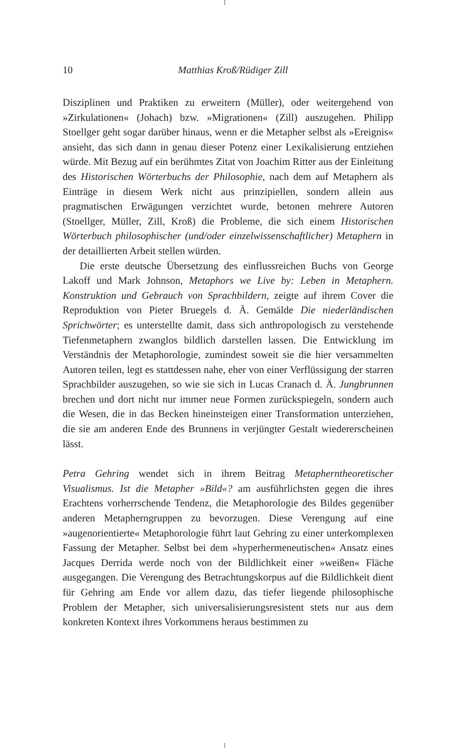10
Matthias Kroß/Rüdiger Zill
Disziplinen und Praktiken zu erweitern (Müller), oder weitergehend von »Zirkulationen« (Johach) bzw. »Migrationen« (Zill) auszugehen. Philipp Stoellger geht sogar darüber hinaus, wenn er die Metapher selbst als »Ereignis« ansieht, das sich dann in genau dieser Potenz einer Lexikalisierung entziehen würde. Mit Bezug auf ein berühmtes Zitat von Joachim Ritter aus der Einleitung des Historischen Wörterbuchs der Philosophie, nach dem auf Metaphern als Einträge in diesem Werk nicht aus prinzipiellen, sondern allein aus pragmatischen Erwägungen verzichtet wurde, betonen mehrere Autoren (Stoellger, Müller, Zill, Kroß) die Probleme, die sich einem Historischen Wörterbuch philosophischer (und/oder einzelwissenschaftlicher) Metaphern in der detaillierten Arbeit stellen würden.
Die erste deutsche Übersetzung des einflussreichen Buchs von George Lakoff und Mark Johnson, Metaphors we Live by: Leben in Metaphern. Konstruktion und Gebrauch von Sprachbildern, zeigte auf ihrem Cover die Reproduktion von Pieter Bruegels d. Ä. Gemälde Die niederländischen Sprichwörter; es unterstellte damit, dass sich anthropologisch zu verstehende Tiefenmetaphern zwanglos bildlich darstellen lassen. Die Entwicklung im Verständnis der Metaphorologie, zumindest soweit sie die hier versammelten Autoren teilen, legt es stattdessen nahe, eher von einer Verflüssigung der starren Sprachbilder auszugehen, so wie sie sich in Lucas Cranach d. Ä. Jungbrunnen brechen und dort nicht nur immer neue Formen zurückspiegeln, sondern auch die Wesen, die in das Becken hineinsteigen einer Transformation unterziehen, die sie am anderen Ende des Brunnens in verjüngter Gestalt wiedererscheinen lässt.
Petra Gehring wendet sich in ihrem Beitrag Metapherntheoretischer Visualismus. Ist die Metapher »Bild«? am ausführlichsten gegen die ihres Erachtens vorherrschende Tendenz, die Metaphorologie des Bildes gegenüber anderen Metapherngruppen zu bevorzugen. Diese Verengung auf eine »augenorientierte« Metaphorologie führt laut Gehring zu einer unterkomplexen Fassung der Metapher. Selbst bei dem »hyperhermeneutischen« Ansatz eines Jacques Derrida werde noch von der Bildlichkeit einer »weißen« Fläche ausgegangen. Die Verengung des Betrachtungskorpus auf die Bildlichkeit dient für Gehring am Ende vor allem dazu, das tiefer liegende philosophische Problem der Metapher, sich universalisierungsresistent stets nur aus dem konkreten Kontext ihres Vorkommens heraus bestimmen zu